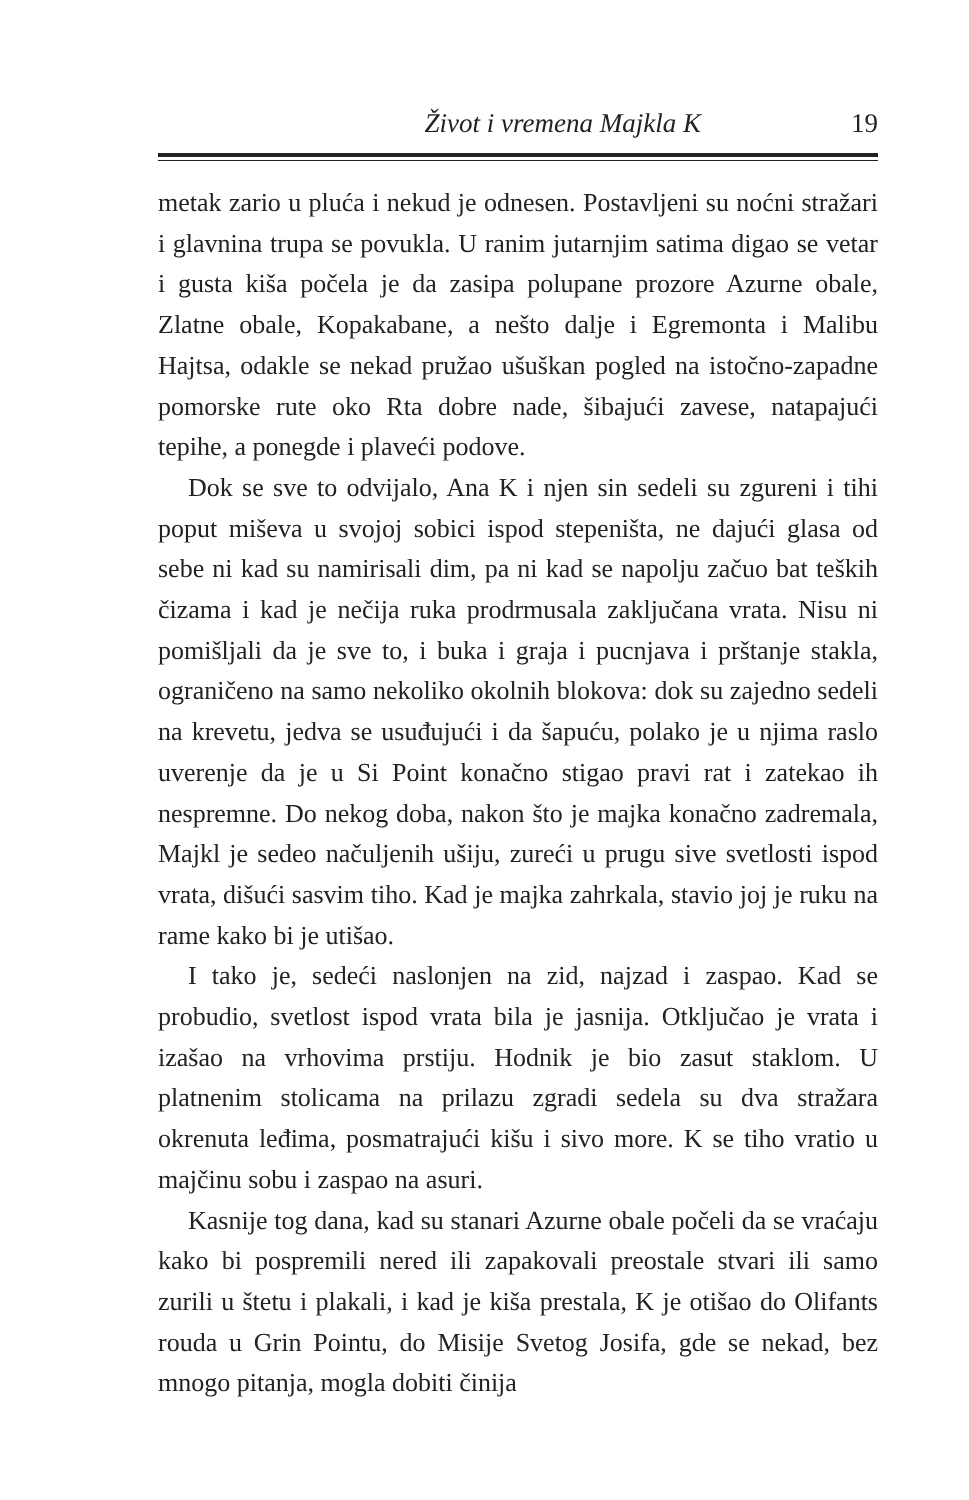Život i vremena Majkla K 19
metak zario u pluća i nekud je odnesen. Postavljeni su noćni stražari i glavnina trupa se povukla. U ranim jutarnjim satima digao se vetar i gusta kiša počela je da zasipa polupane prozore Azurne obale, Zlatne obale, Kopakabane, a nešto dalje i Egremonta i Malibu Hajtsa, odakle se nekad pružao ušuškan pogled na istočno-zapadne pomorske rute oko Rta dobre nade, šibajući zavese, natapajući tepihe, a ponegde i plaveći podove.
Dok se sve to odvijalo, Ana K i njen sin sedeli su zgureni i tihi poput miševa u svojoj sobici ispod stepeništa, ne dajući glasa od sebe ni kad su namirisali dim, pa ni kad se napolju začuo bat teških čizama i kad je nečija ruka prodrmusala zaključana vrata. Nisu ni pomišljali da je sve to, i buka i graja i pucnjava i prštanje stakla, ograničeno na samo nekoliko okolnih blokova: dok su zajedno sedeli na krevetu, jedva se usuđujući i da šapuću, polako je u njima raslo uverenje da je u Si Point konačno stigao pravi rat i zatekao ih nespremne. Do nekog doba, nakon što je majka konačno zadremala, Majkl je sedeo načuljenih ušiju, zureći u prugu sive svetlosti ispod vrata, dišući sasvim tiho. Kad je majka zahrkala, stavio joj je ruku na rame kako bi je utišao.
I tako je, sedeći naslonjen na zid, najzad i zaspao. Kad se probudio, svetlost ispod vrata bila je jasnija. Otključao je vrata i izašao na vrhovima prstiju. Hodnik je bio zasut staklom. U platnenim stolicama na prilazu zgradi sedela su dva stražara okrenuta leđima, posmatrajući kišu i sivo more. K se tiho vratio u majčinu sobu i zaspao na asuri.
Kasnije tog dana, kad su stanari Azurne obale počeli da se vraćaju kako bi pospremili nered ili zapakovali preostale stvari ili samo zurili u štetu i plakali, i kad je kiša prestala, K je otišao do Olifants rouda u Grin Pointu, do Misije Svetog Josifa, gde se nekad, bez mnogo pitanja, mogla dobiti činija